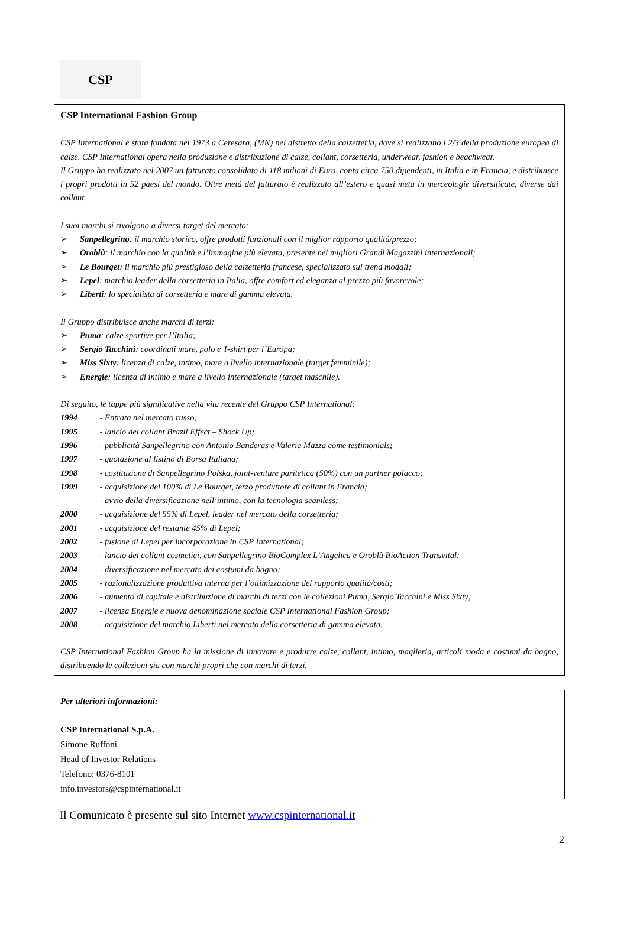CSP
CSP International Fashion Group
CSP International è stata fondata nel 1973 a Ceresara, (MN) nel distretto della calzetteria, dove si realizzano i 2/3 della produzione europea di calze. CSP International opera nella produzione e distribuzione di calze, collant, corsetteria, underwear, fashion e beachwear.
Il Gruppo ha realizzato nel 2007 un fatturato consolidato di 118 milioni di Euro, conta circa 750 dipendenti, in Italia e in Francia, e distribuisce i propri prodotti in 52 paesi del mondo. Oltre metà del fatturato è realizzato all’estero e quasi metà in merceologie diversificate, diverse dai collant.
I suoi marchi si rivolgono a diversi target del mercato:
➢ Sanpellegrino: il marchio storico, offre prodotti funzionali con il miglior rapporto qualità/prezzo;
➢ Oroblù: il marchio con la qualità e l’immagine più elevata, presente nei migliori Grandi Magazzini internazionali;
➢ Le Bourget: il marchio più prestigioso della calzetteria francese, specializzato sui trend modali;
➢ Lepel: marchio leader della corsetteria in Italia, offre comfort ed eleganza al prezzo più favorevole;
➢ Liberti: lo specialista di corsetteria e mare di gamma elevata.
Il Gruppo distribuisce anche marchi di terzi:
➢ Puma: calze sportive per l’Italia;
➢ Sergio Tacchini: coordinati mare, polo e T-shirt per l’Europa;
➢ Miss Sixty: licenza di calze, intimo, mare a livello internazionale (target femminile);
➢ Energie: licenza di intimo e mare a livello internazionale (target maschile).
Di seguito, le tappe più significative nella vita recente del Gruppo CSP International:
1994 - Entrata nel mercato russo;
1995 - lancio del collant Brazil Effect – Shock Up;
1996 - pubblicità Sanpellegrino con Antonio Banderas e Valeria Mazza come testimonials;
1997 - quotazione al listino di Borsa Italiana;
1998 - costituzione di Sanpellegrino Polska, joint-venture paritetica (50%) con un partner polacco;
1999 - acquisizione del 100% di Le Bourget, terzo produttore di collant in Francia;
- avvio della diversificazione nell’intimo, con la tecnologia seamless;
2000 - acquisizione del 55% di Lepel, leader nel mercato della corsetteria;
2001 - acquisizione del restante 45% di Lepel;
2002 - fusione di Lepel per incorporazione in CSP International;
2003 - lancio dei collant cosmetici, con Sanpellegrino BioComplex L’Angelica e Oroblù BioAction Transvital;
2004 - diversificazione nel mercato dei costumi da bagno;
2005 - razionalizzazione produttiva interna per l’ottimizzazione del rapporto qualità/costi;
2006 - aumento di capitale e distribuzione di marchi di terzi con le collezioni Puma, Sergio Tacchini e Miss Sixty;
2007 - licenza Energie e nuova denominazione sociale CSP International Fashion Group;
2008 - acquisizione del marchio Liberti nel mercato della corsetteria di gamma elevata.
CSP International Fashion Group ha la missione di innovare e produrre calze, collant, intimo, maglieria, articoli moda e costumi da bagno, distribuendo le collezioni sia con marchi propri che con marchi di terzi.
Per ulteriori informazioni:
CSP International S.p.A.
Simone Ruffoni
Head of Investor Relations
Telefono: 0376-8101
info.investors@cspinternational.it
Il Comunicato è presente sul sito Internet www.cspinternational.it
2